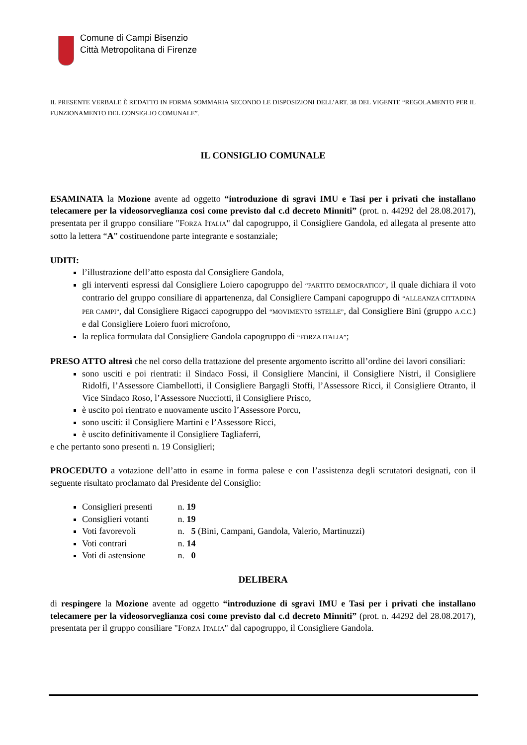Comune di Campi Bisenzio
Città Metropolitana di Firenze
IL PRESENTE VERBALE È REDATTO IN FORMA SOMMARIA SECONDO LE DISPOSIZIONI DELL’ART. 38 DEL VIGENTE “REGOLAMENTO PER IL FUNZIONAMENTO DEL CONSIGLIO COMUNALE”.
IL CONSIGLIO COMUNALE
ESAMINATA la Mozione avente ad oggetto “introduzione di sgravi IMU e Tasi per i privati che installano telecamere per la videosorveglianza cosi come previsto dal c.d decreto Minniti” (prot. n. 44292 del 28.08.2017), presentata per il gruppo consiliare "FORZA ITALIA" dal capogruppo, il Consigliere Gandola, ed allegata al presente atto sotto la lettera “A” costituendone parte integrante e sostanziale;
UDITI:
l’illustrazione dell’atto esposta dal Consigliere Gandola,
gli interventi espressi dal Consigliere Loiero capogruppo del “PARTITO DEMOCRATICO”, il quale dichiara il voto contrario del gruppo consiliare di appartenenza, dal Consigliere Campani capogruppo di “ALLEANZA CITTADINA PER CAMPI”, dal Consigliere Rigacci capogruppo del “MOVIMENTO 5STELLE”, dal Consigliere Bini (gruppo A.C.C.) e dal Consigliere Loiero fuori microfono,
la replica formulata dal Consigliere Gandola capogruppo di “FORZA ITALIA”;
PRESO ATTO altresì che nel corso della trattazione del presente argomento iscritto all’ordine dei lavori consiliari:
sono usciti e poi rientrati: il Sindaco Fossi, il Consigliere Mancini, il Consigliere Nistri, il Consigliere Ridolfi, l’Assessore Ciambellotti, il Consigliere Bargagli Stoffi, l’Assessore Ricci, il Consigliere Otranto, il Vice Sindaco Roso, l’Assessore Nucciotti, il Consigliere Prisco,
è uscito poi rientrato e nuovamente uscito l’Assessore Porcu,
sono usciti: il Consigliere Martini e l’Assessore Ricci,
è uscito definitivamente il Consigliere Tagliaferri,
e che pertanto sono presenti n. 19 Consiglieri;
PROCEDUTO a votazione dell’atto in esame in forma palese e con l’assistenza degli scrutatori designati, con il seguente risultato proclamato dal Presidente del Consiglio:
Consiglieri presenti n. 19
Consiglieri votanti n. 19
Voti favorevoli n. 5 (Bini, Campani, Gandola, Valerio, Martinuzzi)
Voti contrari n. 14
Voti di astensione n. 0
DELIBERA
di respingere la Mozione avente ad oggetto “introduzione di sgravi IMU e Tasi per i privati che installano telecamere per la videosorveglianza cosi come previsto dal c.d decreto Minniti” (prot. n. 44292 del 28.08.2017), presentata per il gruppo consiliare "FORZA ITALIA" dal capogruppo, il Consigliere Gandola.